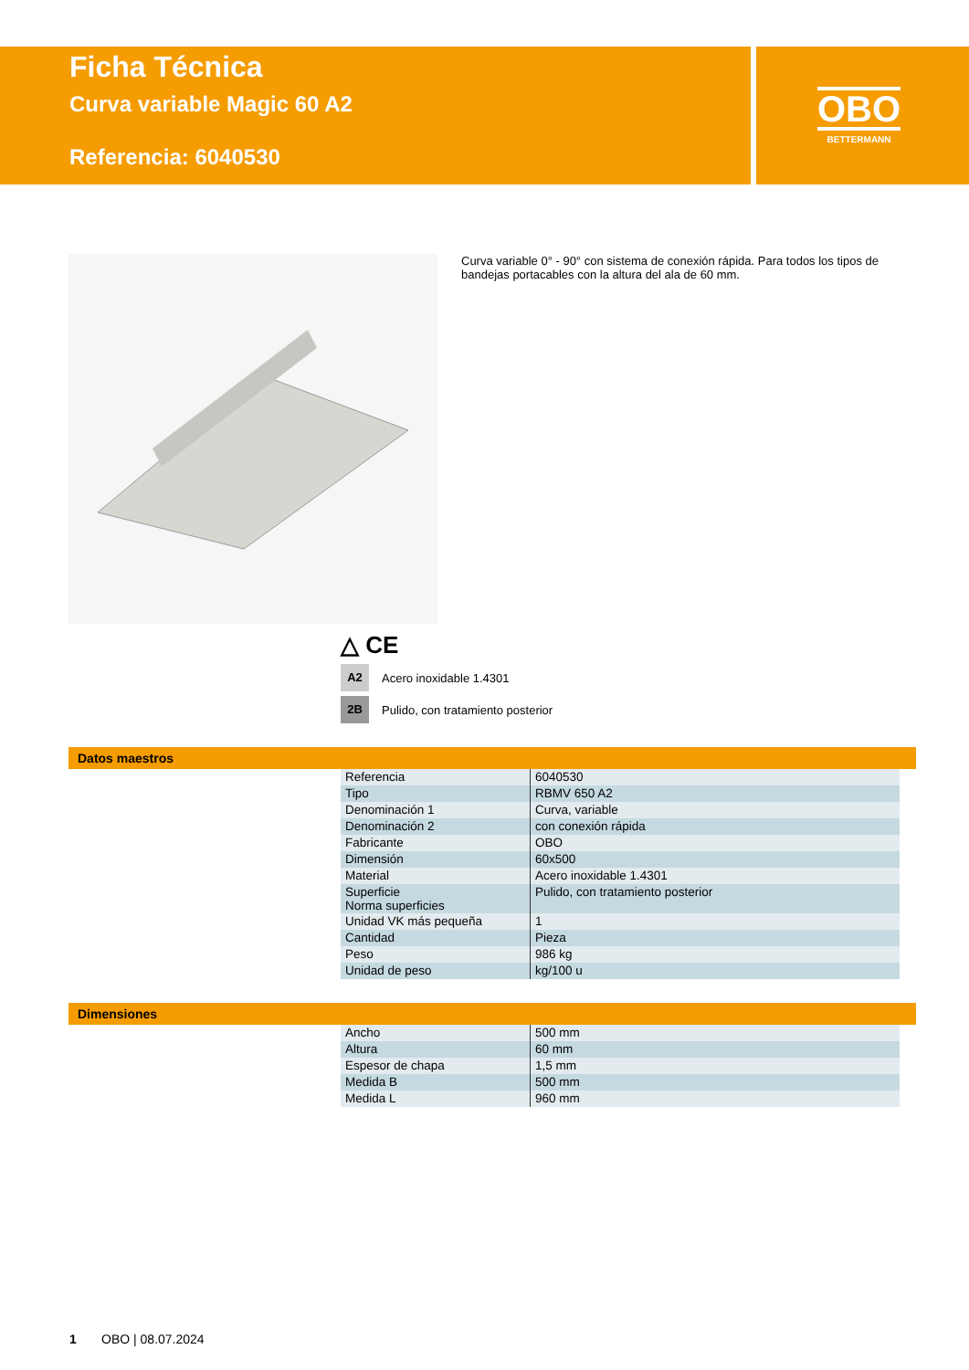Ficha Técnica
Curva variable Magic 60 A2
Referencia: 6040530
OBO
BETTERMANN
Curva variable 0° - 90° con sistema de conexión rápida. Para todos los tipos de bandejas portacables con la altura del ala de 60 mm.
△ CE
A2 Acero inoxidable 1.4301
2B Pulido, con tratamiento posterior
Datos maestros
| Referencia | 6040530 |
| Tipo | RBMV 650 A2 |
| Denominación 1 | Curva, variable |
| Denominación 2 | con conexión rápida |
| Fabricante | OBO |
| Dimensión | 60x500 |
| Material | Acero inoxidable 1.4301 |
| Superficie Norma superficies | Pulido, con tratamiento posterior |
| Unidad VK más pequeña | 1 |
| Cantidad | Pieza |
| Peso | 986 kg |
| Unidad de peso | kg/100 u |
Dimensiones
| Ancho | 500 mm |
| Altura | 60 mm |
| Espesor de chapa | 1,5 mm |
| Medida B | 500 mm |
| Medida L | 960 mm |
1 OBO | 08.07.2024